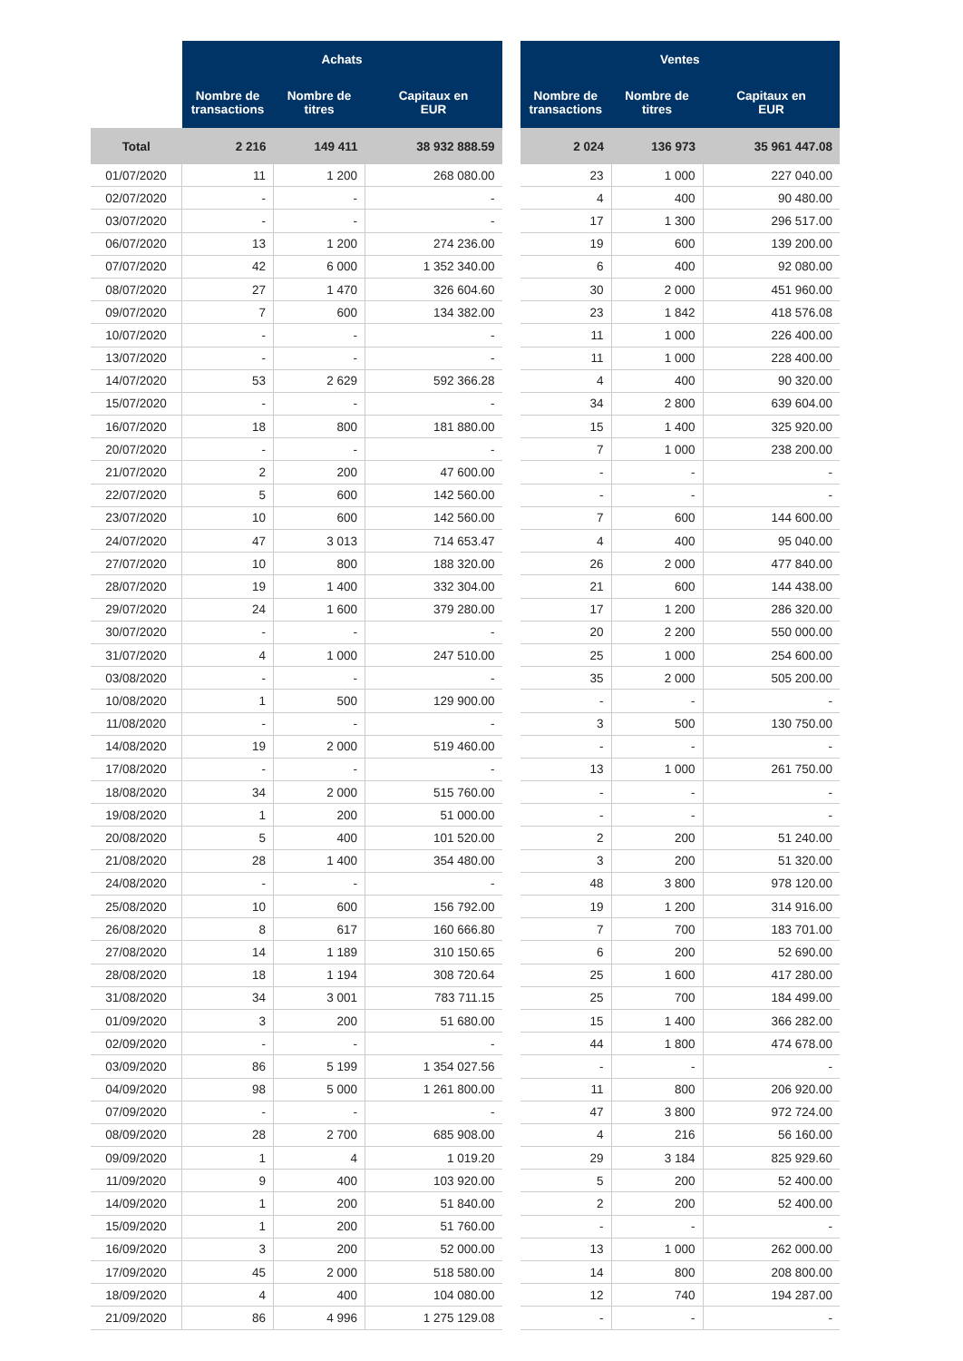| | Achats | | |
| --- | --- | --- | --- |
| | Nombre de transactions | Nombre de titres | Capitaux en EUR |
| Total | 2 216 | 149 411 | 38 932 888.59 |
| 01/07/2020 | 11 | 1 200 | 268 080.00 |
| 02/07/2020 | - | - | - |
| 03/07/2020 | - | - | - |
| 06/07/2020 | 13 | 1 200 | 274 236.00 |
| 07/07/2020 | 42 | 6 000 | 1 352 340.00 |
| 08/07/2020 | 27 | 1 470 | 326 604.60 |
| 09/07/2020 | 7 | 600 | 134 382.00 |
| 10/07/2020 | - | - | - |
| 13/07/2020 | - | - | - |
| 14/07/2020 | 53 | 2 629 | 592 366.28 |
| 15/07/2020 | - | - | - |
| 16/07/2020 | 18 | 800 | 181 880.00 |
| 20/07/2020 | - | - | - |
| 21/07/2020 | 2 | 200 | 47 600.00 |
| 22/07/2020 | 5 | 600 | 142 560.00 |
| 23/07/2020 | 10 | 600 | 142 560.00 |
| 24/07/2020 | 47 | 3 013 | 714 653.47 |
| 27/07/2020 | 10 | 800 | 188 320.00 |
| 28/07/2020 | 19 | 1 400 | 332 304.00 |
| 29/07/2020 | 24 | 1 600 | 379 280.00 |
| 30/07/2020 | - | - | - |
| 31/07/2020 | 4 | 1 000 | 247 510.00 |
| 03/08/2020 | - | - | - |
| 10/08/2020 | 1 | 500 | 129 900.00 |
| 11/08/2020 | - | - | - |
| 14/08/2020 | 19 | 2 000 | 519 460.00 |
| 17/08/2020 | - | - | - |
| 18/08/2020 | 34 | 2 000 | 515 760.00 |
| 19/08/2020 | 1 | 200 | 51 000.00 |
| 20/08/2020 | 5 | 400 | 101 520.00 |
| 21/08/2020 | 28 | 1 400 | 354 480.00 |
| 24/08/2020 | - | - | - |
| 25/08/2020 | 10 | 600 | 156 792.00 |
| 26/08/2020 | 8 | 617 | 160 666.80 |
| 27/08/2020 | 14 | 1 189 | 310 150.65 |
| 28/08/2020 | 18 | 1 194 | 308 720.64 |
| 31/08/2020 | 34 | 3 001 | 783 711.15 |
| 01/09/2020 | 3 | 200 | 51 680.00 |
| 02/09/2020 | - | - | - |
| 03/09/2020 | 86 | 5 199 | 1 354 027.56 |
| 04/09/2020 | 98 | 5 000 | 1 261 800.00 |
| 07/09/2020 | - | - | - |
| 08/09/2020 | 28 | 2 700 | 685 908.00 |
| 09/09/2020 | 1 | 4 | 1 019.20 |
| 11/09/2020 | 9 | 400 | 103 920.00 |
| 14/09/2020 | 1 | 200 | 51 840.00 |
| 15/09/2020 | 1 | 200 | 51 760.00 |
| 16/09/2020 | 3 | 200 | 52 000.00 |
| 17/09/2020 | 45 | 2 000 | 518 580.00 |
| 18/09/2020 | 4 | 400 | 104 080.00 |
| 21/09/2020 | 86 | 4 996 | 1 275 129.08 |
| Ventes | | |
| --- | --- | --- |
| Nombre de transactions | Nombre de titres | Capitaux en EUR |
| 2 024 | 136 973 | 35 961 447.08 |
| 23 | 1 000 | 227 040.00 |
| 4 | 400 | 90 480.00 |
| 17 | 1 300 | 296 517.00 |
| 19 | 600 | 139 200.00 |
| 6 | 400 | 92 080.00 |
| 30 | 2 000 | 451 960.00 |
| 23 | 1 842 | 418 576.08 |
| 11 | 1 000 | 226 400.00 |
| 11 | 1 000 | 228 400.00 |
| 4 | 400 | 90 320.00 |
| 34 | 2 800 | 639 604.00 |
| 15 | 1 400 | 325 920.00 |
| 7 | 1 000 | 238 200.00 |
| - | - | - |
| - | - | - |
| 7 | 600 | 144 600.00 |
| 4 | 400 | 95 040.00 |
| 26 | 2 000 | 477 840.00 |
| 21 | 600 | 144 438.00 |
| 17 | 1 200 | 286 320.00 |
| 20 | 2 200 | 550 000.00 |
| 25 | 1 000 | 254 600.00 |
| 35 | 2 000 | 505 200.00 |
| - | - | - |
| 3 | 500 | 130 750.00 |
| - | - | - |
| 13 | 1 000 | 261 750.00 |
| - | - | - |
| - | - | - |
| 2 | 200 | 51 240.00 |
| 3 | 200 | 51 320.00 |
| 48 | 3 800 | 978 120.00 |
| 19 | 1 200 | 314 916.00 |
| 7 | 700 | 183 701.00 |
| 6 | 200 | 52 690.00 |
| 25 | 1 600 | 417 280.00 |
| 25 | 700 | 184 499.00 |
| 15 | 1 400 | 366 282.00 |
| 44 | 1 800 | 474 678.00 |
| - | - | - |
| 11 | 800 | 206 920.00 |
| 47 | 3 800 | 972 724.00 |
| 4 | 216 | 56 160.00 |
| 29 | 3 184 | 825 929.60 |
| 5 | 200 | 52 400.00 |
| 2 | 200 | 52 400.00 |
| - | - | - |
| 13 | 1 000 | 262 000.00 |
| 14 | 800 | 208 800.00 |
| 12 | 740 | 194 287.00 |
| - | - | - |